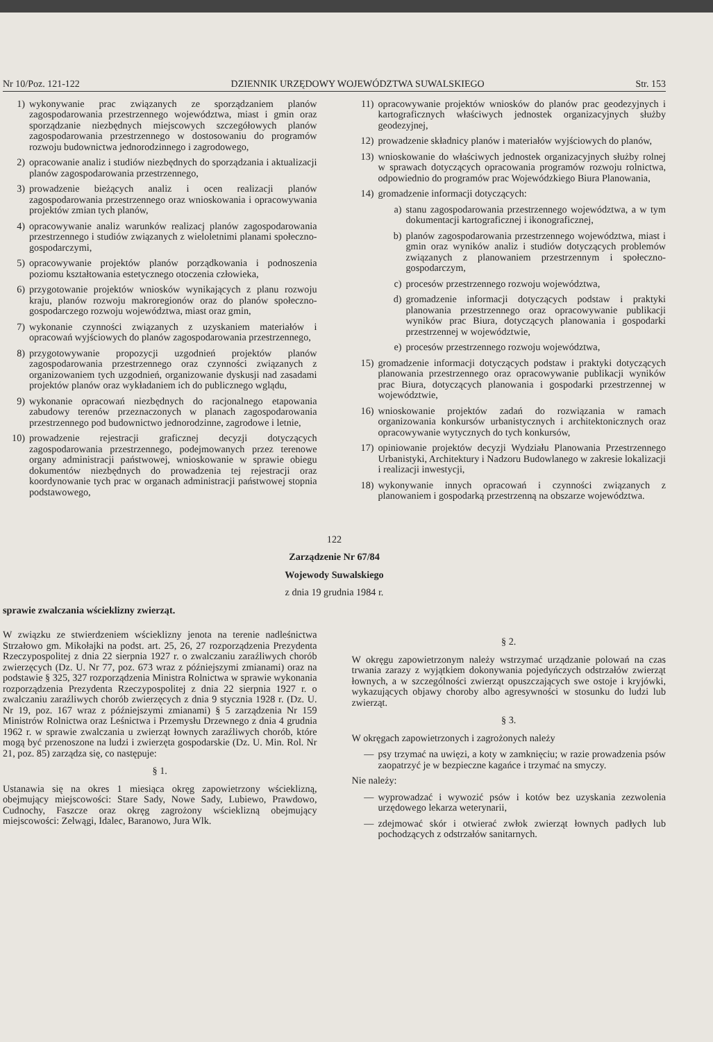Nr 10/Poz. 121-122 DZIENNIK URZĘDOWY WOJEWÓDZTWA SUWALSKIEGO Str. 153
1) wykonywanie prac związanych ze sporządzaniem planów zagospodarowania przestrzennego województwa, miast i gmin oraz sporządzanie niezbędnych miejscowych szczegółowych planów zagospodarowania przestrzennego w dostosowaniu do programów rozwoju budownictwa jednorodzinnego i zagrodowego,
2) opracowanie analiz i studiów niezbędnych do sporządzania i aktualizacji planów zagospodarowania przestrzennego,
3) prowadzenie bieżących analiz i ocen realizacji planów zagospodarowania przestrzennego oraz wnioskowania i opracowywania projektów zmian tych planów,
4) opracowywanie analiz warunków realizacj planów zagospodarowania przestrzennego i studiów związanych z wieloletnimi planami społeczno-gospodarczymi,
5) opracowywanie projektów planów porządkowania i podnoszenia poziomu kształtowania estetycznego otoczenia człowieka,
6) przygotowanie projektów wniosków wynikających z planu rozwoju kraju, planów rozwoju makroregionów oraz do planów społeczno-gospodarczego rozwoju województwa, miast oraz gmin,
7) wykonanie czynności związanych z uzyskaniem materiałów i opracowań wyjściowych do planów zagospodarowania przestrzennego,
8) przygotowywanie propozycji uzgodnień projektów planów zagospodarowania przestrzennego oraz czynności związanych z organizowaniem tych uzgodnień, organizowanie dyskusji nad zasadami projektów planów oraz wykładaniem ich do publicznego wglądu,
9) wykonanie opracowań niezbędnych do racjonalnego etapowania zabudowy terenów przeznaczonych w planach zagospodarowania przestrzennego pod budownictwo jednorodzinne, zagrodowe i letnie,
10) prowadzenie rejestracji graficznej decyzji dotyczących zagospodarowania przestrzennego, podejmowanych przez terenowe organy administracji państwowej, wnioskowanie w sprawie obiegu dokumentów niezbędnych do prowadzenia tej rejestracji oraz koordynowanie tych prac w organach administracji państwowej stopnia podstawowego,
11) opracowywanie projektów wniosków do planów prac geodezyjnych i kartograficznych właściwych jednostek organizacyjnych służby geodezyjnej,
12) prowadzenie składnicy planów i materiałów wyjściowych do planów,
13) wnioskowanie do właściwych jednostek organizacyjnych służby rolnej w sprawach dotyczących opracowania programów rozwoju rolnictwa, odpowiednio do programów prac Wojewódzkiego Biura Planowania,
14) gromadzenie informacji dotyczących:
a) stanu zagospodarowania przestrzennego województwa, a w tym dokumentacji kartograficznej i ikonograficznej,
b) planów zagospodarowania przestrzennego województwa, miast i gmin oraz wyników analiz i studiów dotyczących problemów związanych z planowaniem przestrzennym i społeczno-gospodarczym,
c) procesów przestrzennego rozwoju województwa,
d) gromadzenie informacji dotyczących podstaw i praktyki planowania przestrzennego oraz opracowywanie publikacji wyników prac Biura, dotyczących planowania i gospodarki przestrzennej w województwie,
e) procesów przestrzennego rozwoju województwa,
15) gromadzenie informacji dotyczących podstaw i praktyki dotyczących planowania przestrzennego oraz opracowywanie publikacji wyników prac Biura, dotyczących planowania i gospodarki przestrzennej w województwie,
16) wnioskowanie projektów zadań do rozwiązania w ramach organizowania konkursów urbanistycznych i architektonicznych oraz opracowywanie wytycznych do tych konkursów,
17) opiniowanie projektów decyzji Wydziału Planowania Przestrzennego Urbanistyki, Architektury i Nadzoru Budowlanego w zakresie lokalizacji i realizacji inwestycji,
18) wykonywanie innych opracowań i czynności związanych z planowaniem i gospodarką przestrzenną na obszarze województwa.
122
Zarządzenie Nr 67/84
Wojewody Suwalskiego
z dnia 19 grudnia 1984 r.
sprawie zwalczania wścieklizny zwierząt.
W związku ze stwierdzeniem wścieklizny jenota na terenie nadleśnictwa Strzałowo gm. Mikołajki na podst. art. 25, 26, 27 rozporządzenia Prezydenta Rzeczypospolitej z dnia 22 sierpnia 1927 r. o zwalczaniu zaraźliwych chorób zwierzęcych (Dz. U. Nr 77, poz. 673 wraz z późniejszymi zmianami) oraz na podstawie § 325, 327 rozporządzenia Ministra Rolnictwa w sprawie wykonania rozporządzenia Prezydenta Rzeczypospolitej z dnia 22 sierpnia 1927 r. o zwalczaniu zaraźliwych chorób zwierzęcych z dnia 9 stycznia 1928 r. (Dz. U. Nr 19, poz. 167 wraz z późniejszymi zmianami) § 5 zarządzenia Nr 159 Ministrów Rolnictwa oraz Leśnictwa i Przemysłu Drzewnego z dnia 4 grudnia 1962 r. w sprawie zwalczania u zwierząt łownych zaraźliwych chorób, które mogą być przenoszone na ludzi i zwierzęta gospodarskie (Dz. U. Min. Rol. Nr 21, poz. 85) zarządza się, co następuje:
§ 1.
Ustanawia się na okres 1 miesiąca okręg zapowietrzony wścieklizną, obejmujący miejscowości: Stare Sady, Nowe Sady, Lubiewo, Prawdowo, Cudnochy, Faszcze oraz okręg zagrożony wścieklizną obejmujący miejscowości: Zelwągi, Idalec, Baranowo, Jura Wlk.
§ 2.
W okręgu zapowietrzonym należy wstrzymać urządzanie polowań na czas trwania zarazy z wyjątkiem dokonywania pojedyńczych odstrzałów zwierząt łownych, a w szczególności zwierząt opuszczających swe ostoje i kryjówki, wykazujących objawy choroby albo agresywności w stosunku do ludzi lub zwierząt.
§ 3.
W okręgach zapowietrzonych i zagrożonych należy
— psy trzymać na uwięzi, a koty w zamknięciu; w razie prowadzenia psów zaopatrzyć je w bezpieczne kagańce i trzymać na smyczy.
Nie należy:
— wyprowadzać i wywozić psów i kotów bez uzyskania zezwolenia urzędowego lekarza weterynarii,
— zdejmować skór i otwierać zwłok zwierząt łownych padłych lub pochodzących z odstrzałów sanitarnych.